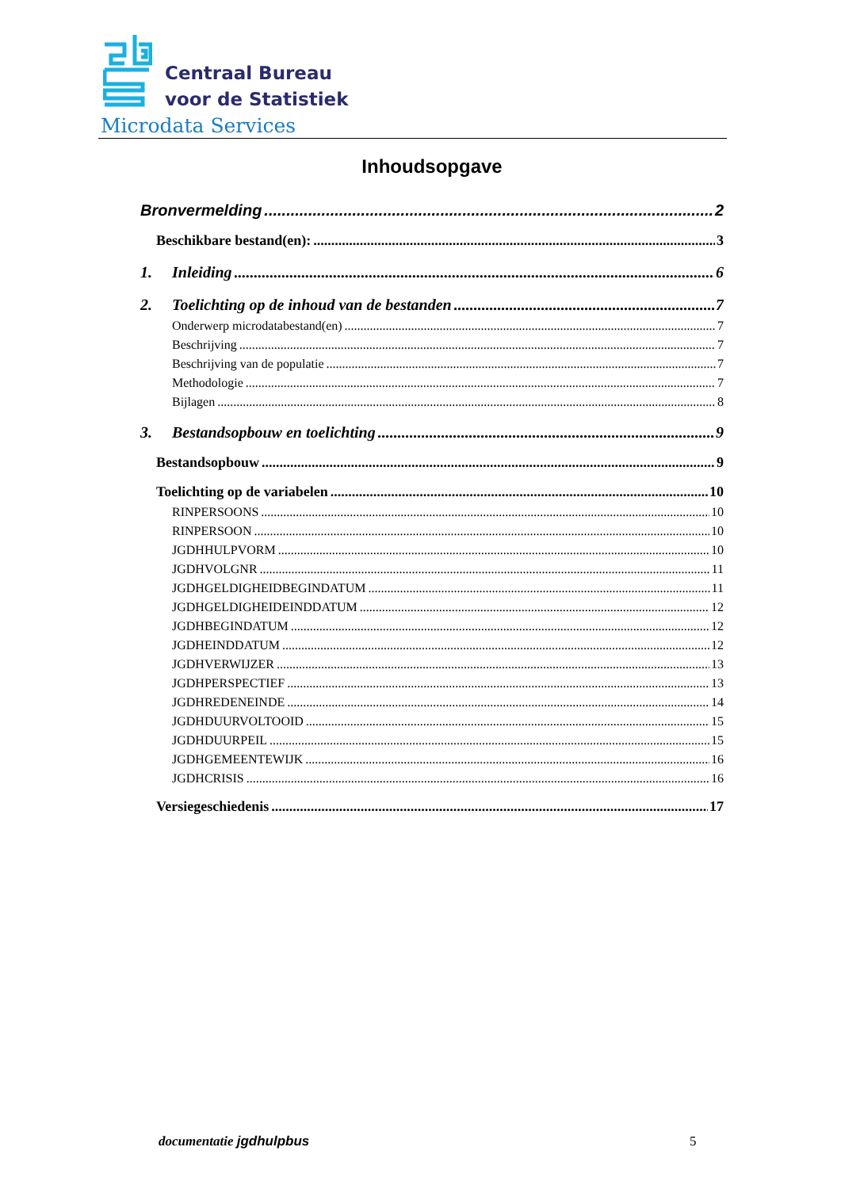Centraal Bureau
voor de Statistiek
Microdata Services
Inhoudsopgave
Bronvermelding 2
Beschikbare bestand(en): 3
1. Inleiding 6
2. Toelichting op de inhoud van de bestanden 7
Onderwerp microdatabestand(en) 7
Beschrijving 7
Beschrijving van de populatie 7
Methodologie 7
Bijlagen 8
3. Bestandsopbouw en toelichting 9
Bestandsopbouw 9
Toelichting op de variabelen 10
RINPERSOONS 10
RINPERSOON 10
JGDHHULPVORM 10
JGDHVOLGNR 11
JGDHGELDIGHEIDBEGINDATUM 11
JGDHGELDIGHEIDEINDDATUM 12
JGDHBEGINDATUM 12
JGDHEINDDATUM 12
JGDHVERWIJZER 13
JGDHPERSPECTIEF 13
JGDHREDENEINDE 14
JGDHDUURVOLTOOID 15
JGDHDUURPEIL 15
JGDHGEMEENTEWIJK 16
JGDHCRISIS 16
Versiegeschiedenis 17
documentatie jgdhulpbus 5